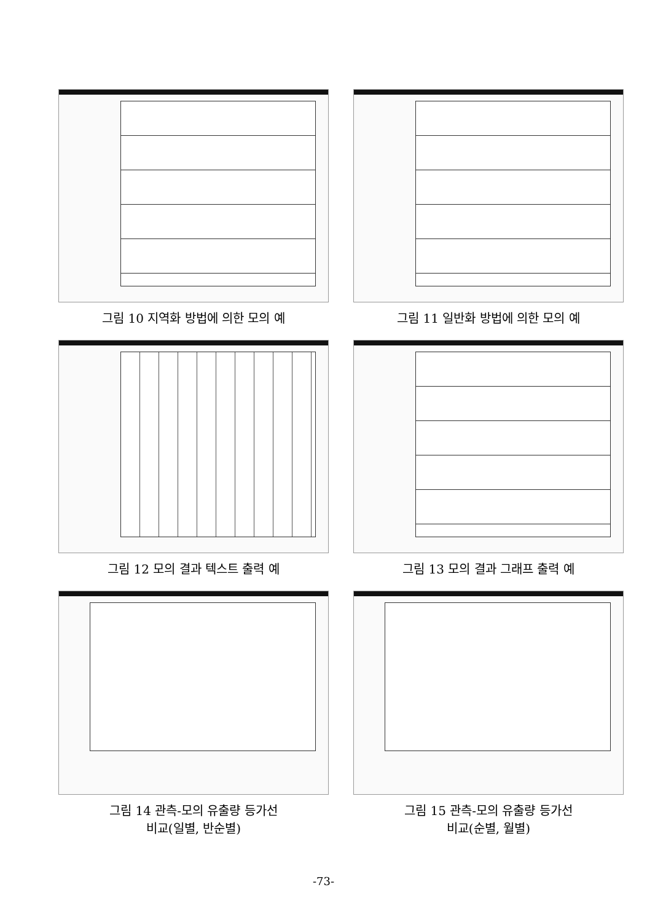그림 10 지역화 방법에 의한 모의 예
그림 11 일반화 방법에 의한 모의 예
그림 12 모의 결과 텍스트 출력 예
그림 13 모의 결과 그래프 출력 예
그림 14 관측-모의 유출량 등가선
비교(일별, 반순별)
그림 15 관측-모의 유출량 등가선
비교(순별, 월별)
-73-